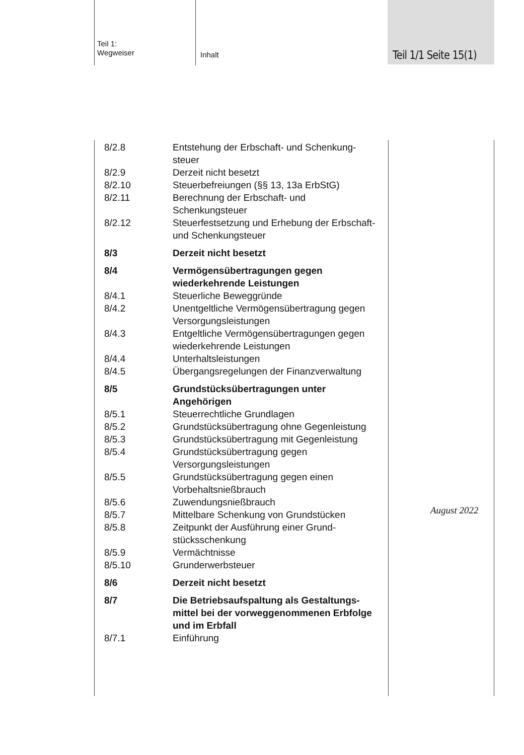Teil 1:
Wegweiser
Inhalt Teil 1/1 Seite 15(1)
| 8/2.8 | Entstehung der Erbschaft- und Schenkung­steuer |
| 8/2.9 | Derzeit nicht besetzt |
| 8/2.10 | Steuerbefreiungen (§§ 13, 13a ErbStG) |
| 8/2.11 | Berechnung der Erbschaft- und Schenkungsteuer |
| 8/2.12 | Steuerfestsetzung und Erhebung der Erbschaft- und Schenkungsteuer |
| 8/3 | Derzeit nicht besetzt |
| 8/4 | Vermögensübertragungen gegen wiederkehrende Leistungen |
| 8/4.1 | Steuerliche Beweggründe |
| 8/4.2 | Unentgeltliche Vermögensübertragung gegen Versorgungsleistungen |
| 8/4.3 | Entgeltliche Vermögensübertragungen gegen wiederkehrende Leistungen |
| 8/4.4 | Unterhaltsleistungen |
| 8/4.5 | Übergangsregelungen der Finanzverwaltung |
| 8/5 | Grundstücksübertragungen unter Angehörigen |
| 8/5.1 | Steuerrechtliche Grundlagen |
| 8/5.2 | Grundstücksübertragung ohne Gegen­leistung |
| 8/5.3 | Grundstücksübertragung mit Gegen­leistung |
| 8/5.4 | Grundstücksübertragung gegen Versorgungsleistungen |
| 8/5.5 | Grundstücksübertragung gegen einen Vorbehaltsnießbrauch |
| 8/5.6 | Zuwendungsnießbrauch |
| 8/5.7 | Mittelbare Schenkung von Grundstücken |
| 8/5.8 | Zeitpunkt der Ausführung einer Grund­stücksschenkung |
| 8/5.9 | Vermächtnisse |
| 8/5.10 | Grunderwerbsteuer |
| 8/6 | Derzeit nicht besetzt |
| 8/7 | Die Betriebsaufspaltung als Gestaltungs­mittel bei der vorweggenommenen Erbfolge und im Erbfall |
| 8/7.1 | Einführung |
August 2022